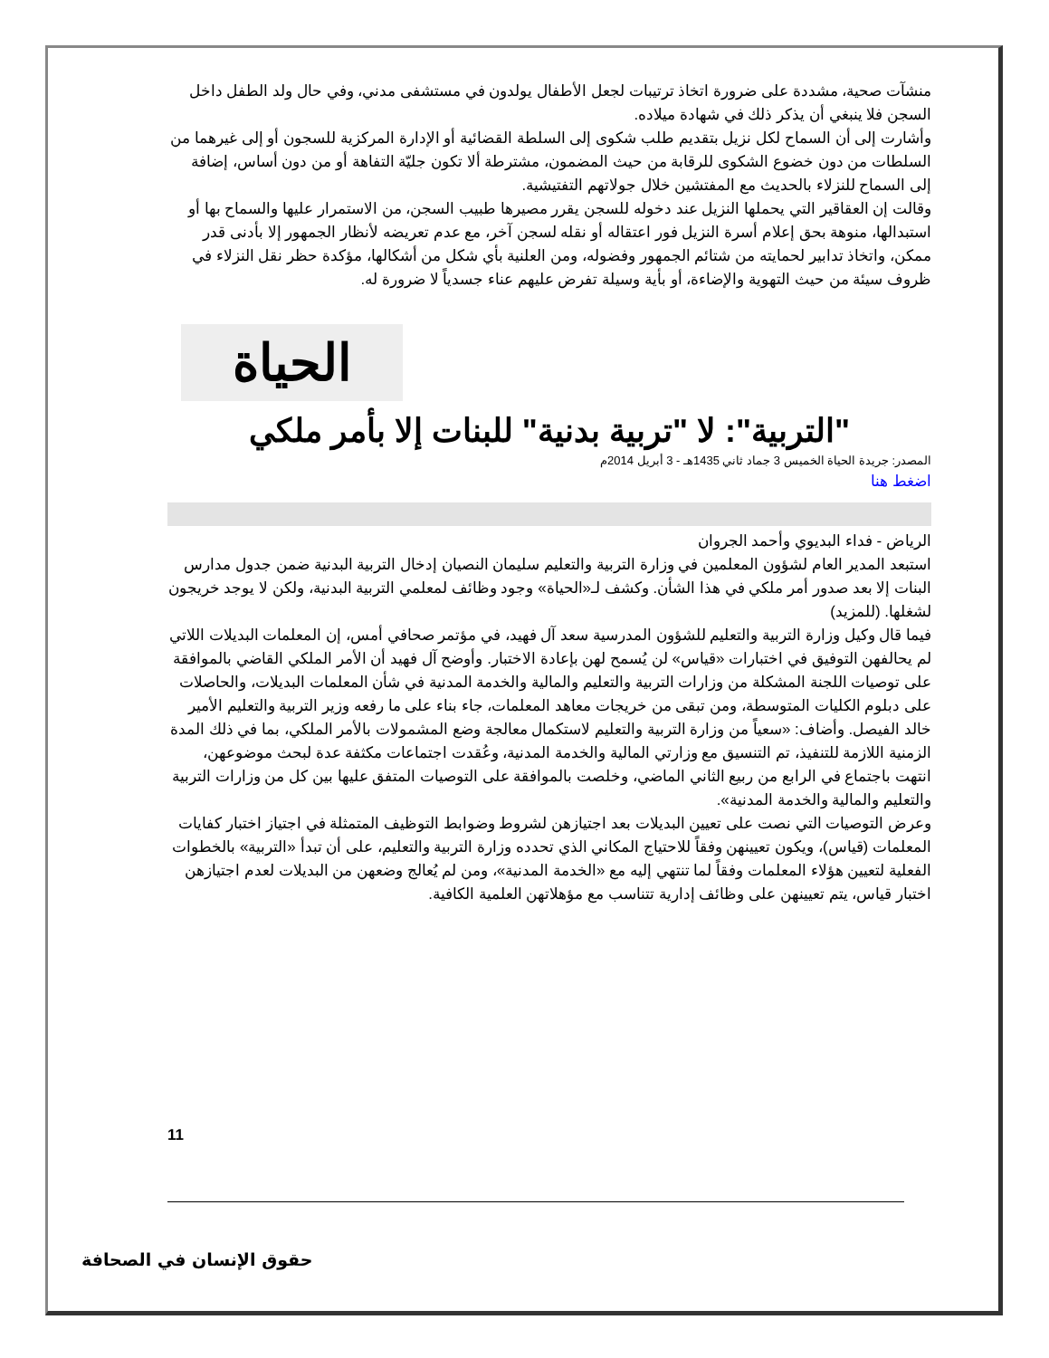منشآت صحية، مشددة على ضرورة اتخاذ ترتيبات لجعل الأطفال يولدون في مستشفى مدني، وفي حال ولد الطفل داخل السجن فلا ينبغي أن يذكر ذلك في شهادة ميلاده.
وأشارت إلى أن السماح لكل نزيل بتقديم طلب شكوى إلى السلطة القضائية أو الإدارة المركزية للسجون أو إلى غيرهما من السلطات من دون خضوع الشكوى للرقابة من حيث المضمون، مشترطة ألا تكون جليّة التفاهة أو من دون أساس، إضافة إلى السماح للنزلاء بالحديث مع المفتشين خلال جولاتهم التفتيشية.
وقالت إن العقاقير التي يحملها النزيل عند دخوله للسجن يقرر مصيرها طبيب السجن، من الاستمرار عليها والسماح بها أو استبدالها، منوهة بحق إعلام أسرة النزيل فور اعتقاله أو نقله لسجن آخر، مع عدم تعريضه لأنظار الجمهور إلا بأدنى قدر ممكن، واتخاذ تدابير لحمايته من شتائم الجمهور وفضوله، ومن العلنية بأي شكل من أشكالها، مؤكدة حظر نقل النزلاء في ظروف سيئة من حيث التهوية والإضاءة، أو بأية وسيلة تفرض عليهم عناء جسدياً لا ضرورة له.
الحياة
"التربية": لا "تربية بدنية" للبنات إلا بأمر ملكي
المصدر: جريدة الحياة الخميس 3 جماد ثاني 1435هـ - 3 أبريل 2014م
اضغط هنا
الرياض - فداء البديوي وأحمد الجروان
استبعد المدير العام لشؤون المعلمين في وزارة التربية والتعليم سليمان النصيان إدخال التربية البدنية ضمن جدول مدارس البنات إلا بعد صدور أمر ملكي في هذا الشأن. وكشف لـ«الحياة» وجود وظائف لمعلمي التربية البدنية، ولكن لا يوجد خريجون لشغلها. (للمزيد)
فيما قال وكيل وزارة التربية والتعليم للشؤون المدرسية سعد آل فهيد، في مؤتمر صحافي أمس، إن المعلمات البديلات اللاتي لم يحالفهن التوفيق في اختبارات «قياس» لن يُسمح لهن بإعادة الاختبار. وأوضح آل فهيد أن الأمر الملكي القاضي بالموافقة على توصيات اللجنة المشكلة من وزارات التربية والتعليم والمالية والخدمة المدنية في شأن المعلمات البديلات، والحاصلات على دبلوم الكليات المتوسطة، ومن تبقى من خريجات معاهد المعلمات، جاء بناء على ما رفعه وزير التربية والتعليم الأمير خالد الفيصل. وأضاف: «سعياً من وزارة التربية والتعليم لاستكمال معالجة وضع المشمولات بالأمر الملكي، بما في ذلك المدة الزمنية اللازمة للتنفيذ، تم التنسيق مع وزارتي المالية والخدمة المدنية، وعُقدت اجتماعات مكثفة عدة لبحث موضوعهن، انتهت باجتماع في الرابع من ربيع الثاني الماضي، وخلصت بالموافقة على التوصيات المتفق عليها بين كل من وزارات التربية والتعليم والمالية والخدمة المدنية».
وعرض التوصيات التي نصت على تعيين البديلات بعد اجتيازهن لشروط وضوابط التوظيف المتمثلة في اجتياز اختبار كفايات المعلمات (قياس)، ويكون تعيينهن وفقاً للاحتياج المكاني الذي تحدده وزارة التربية والتعليم، على أن تبدأ «التربية» بالخطوات الفعلية لتعيين هؤلاء المعلمات وفقاً لما تنتهي إليه مع «الخدمة المدنية»، ومن لم يُعالج وضعهن من البديلات لعدم اجتيازهن اختبار قياس، يتم تعيينهن على وظائف إدارية تتناسب مع مؤهلاتهن العلمية الكافية.
11
حقوق الإنسان في الصحافة